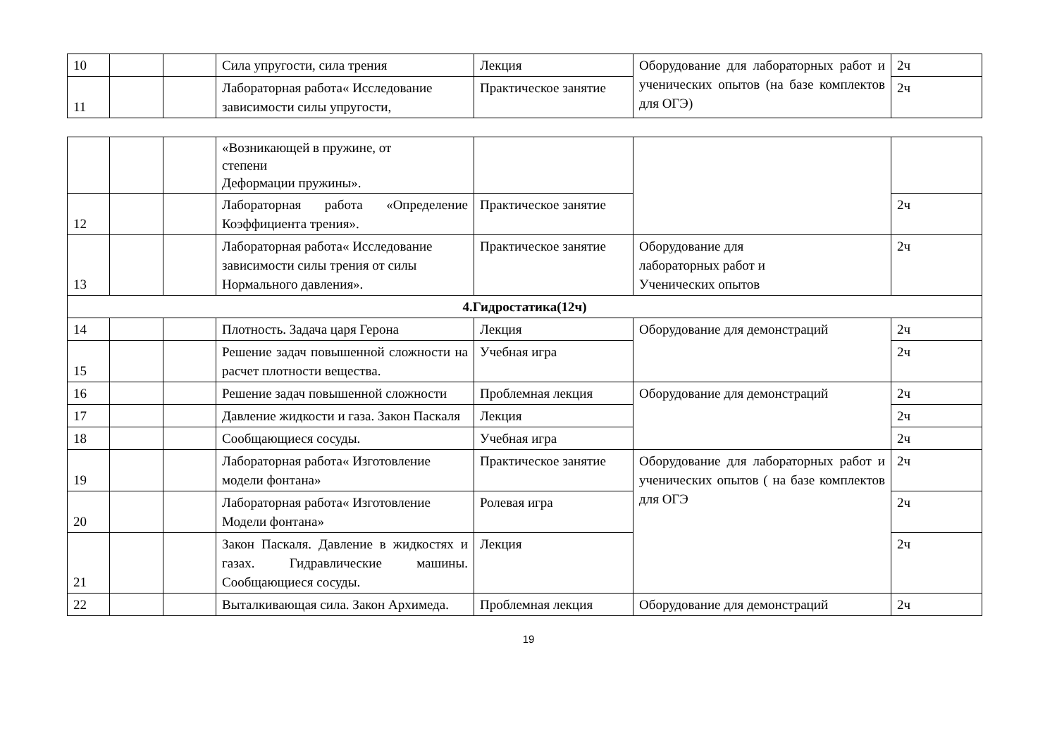| 10 | | | Сила упругости, сила трения | Лекция | Оборудование для лабораторных работ и ученических опытов (на базе комплектов для ОГЭ) | 2ч |
| 11 | | | Лабораторная работа« Исследование зависимости силы упругости, | Практическое занятие | | 2ч |
| | | | «Возникающей в пружине, от степени Деформации пружины». | | | |
| 12 | | | Лабораторная работа «Определение Коэффициента трения». | Практическое занятие | | 2ч |
| 13 | | | Лабораторная работа« Исследование зависимости силы трения от силы Нормального давления». | Практическое занятие | Оборудование для лабораторных работ и Ученических опытов | 2ч |
| 4.Гидростатика(12ч) | | | | | | |
| 14 | | | Плотность. Задача царя Герона | Лекция | Оборудование для демонстраций | 2ч |
| 15 | | | Решение задач повышенной сложности на расчет плотности вещества. | Учебная игра | | 2ч |
| 16 | | | Решение задач повышенной сложности | Проблемная лекция | Оборудование для демонстраций | 2ч |
| 17 | | | Давление жидкости и газа. Закон Паскаля | Лекция | | 2ч |
| 18 | | | Сообщающиеся сосуды. | Учебная игра | | 2ч |
| 19 | | | Лабораторная работа« Изготовление модели фонтана» | Практическое занятие | Оборудование для лабораторных работ и ученических опытов ( на базе комплектов для ОГЭ | 2ч |
| 20 | | | Лабораторная работа« Изготовление Модели фонтана» | Ролевая игра | | 2ч |
| 21 | | | Закон Паскаля. Давление в жидкостях и газах. Гидравлические машины. Сообщающиеся сосуды. | Лекция | | 2ч |
| 22 | | | Выталкивающая сила. Закон Архимеда. | Проблемная лекция | Оборудование для демонстраций | 2ч |
19